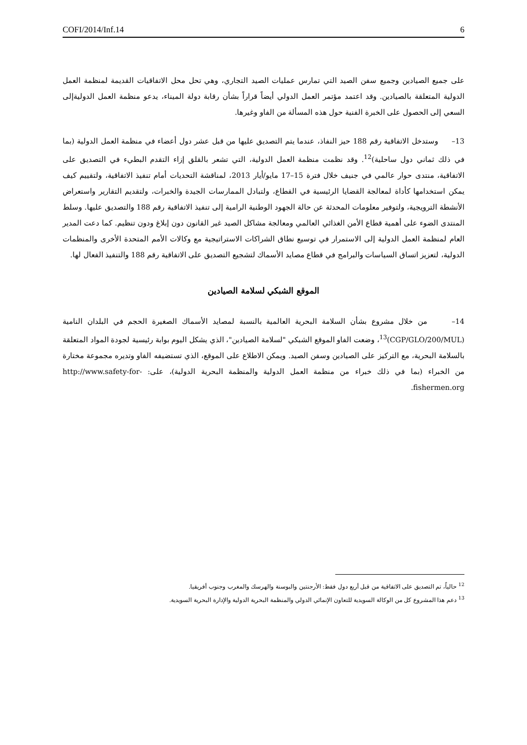COFI/2014/Inf.14 6
على جميع الصيادين وجميع سفن الصيد التي تمارس عمليات الصيد التجاري، وهي تحل محل الاتفاقيات القديمة لمنظمة العمل الدولية المتعلقة بالصيادين. وقد اعتمد مؤتمر العمل الدولي أيضاً قراراً بشأن رقابة دولة الميناء، يدعو منظمة العمل الدوليةإلى السعي إلى الحصول على الخبرة الفنية حول هذه المسألة من الفاو وغيرها.
13– وستدخل الاتفاقية رقم 188 حيز النفاذ، عندما يتم التصديق عليها من قبل عشر دول أعضاء في منظمة العمل الدولية (بما في ذلك ثماني دول ساحلية)<sup>12</sup>. وقد نظمت منظمة العمل الدولية، التي تشعر بالقلق إزاء التقدم البطيء في التصديق على الاتفاقية، منتدى حوار عالمي في جنيف خلال فترة 15–17 مايو/أيار 2013، لمناقشة التحديات أمام تنفيذ الاتفاقية، ولتقييم كيف يمكن استخدامها كأداة لمعالجة القضايا الرئيسية في القطاع، ولتبادل الممارسات الجيدة والخبرات، ولتقديم التقارير واستعراض الأنشطة الترويجية، ولتوفير معلومات المحدثة عن حالة الجهود الوطنية الرامية إلى تنفيذ الاتفاقية رقم 188 والتصديق عليها. وسلط المنتدى الضوء على أهمية قطاع الأمن الغذائي العالمي ومعالجة مشاكل الصيد غير القانون دون إبلاغ ودون تنظيم. كما دعت المدير العام لمنظمة العمل الدولية إلى الاستمرار في توسيع نطاق الشراكات الاستراتيجية مع وكالات الأمم المتحدة الأخرى والمنظمات الدولية، لتعزيز اتساق السياسات والبرامج في قطاع مصايد الأسماك لتشجيع التصديق على الاتفاقية رقم 188 والتنفيذ الفعال لها.
الموقع الشبكي لسلامة الصيادين
14– من خلال مشروع بشأن السلامة البحرية العالمية بالنسبة لمصايد الأسماك الصغيرة الحجم في البلدان النامية (CGP/GLO/200/MUL)<sup>13</sup>، وضعت الفاو الموقع الشبكي "لسلامة الصيادين"، الذي يشكل اليوم بوابة رئيسية لجودة المواد المتعلقة بالسلامة البحرية، مع التركيز على الصيادين وسفن الصيد. ويمكن الاطلاع على الموقع، الذي تستضيفه الفاو وتديره مجموعة مختارة من الخبراء (بما في ذلك خبراء من منظمة العمل الدولية والمنظمة البحرية الدولية)، على: http://www.safety-for-fishermen.org.
<sup>12</sup> حالياً، تم التصديق على الاتفاقية من قبل أربع دول فقط: الأرجنتين والبوسنة والهرسك والمغرب وجنوب أفريقيا.
<sup>13</sup> دعم هذا المشروع كل من الوكالة السويدية للتعاون الإنمائي الدولي والمنظمة البحرية الدولية والإدارة البحرية السويدية.